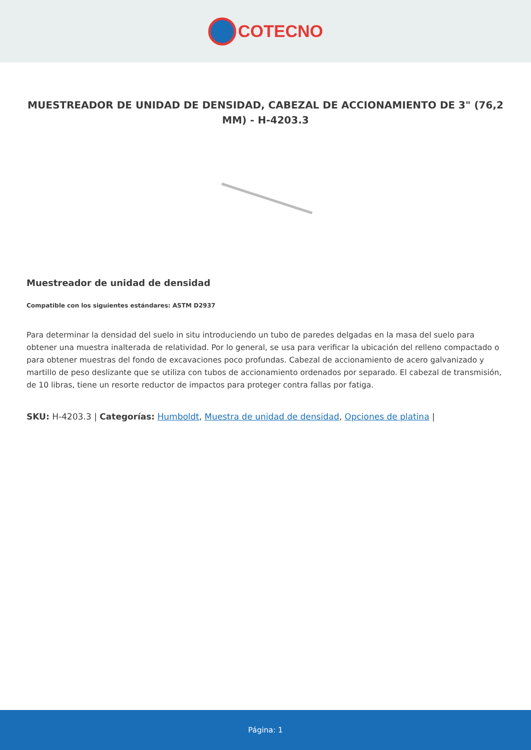COTECNO
MUESTREADOR DE UNIDAD DE DENSIDAD, CABEZAL DE ACCIONAMIENTO DE 3" (76,2 MM) - H-4203.3
Muestreador de unidad de densidad
Compatible con los siguientes estándares: ASTM D2937
Para determinar la densidad del suelo in situ introduciendo un tubo de paredes delgadas en la masa del suelo para obtener una muestra inalterada de relatividad. Por lo general, se usa para verificar la ubicación del relleno compactado o para obtener muestras del fondo de excavaciones poco profundas. Cabezal de accionamiento de acero galvanizado y martillo de peso deslizante que se utiliza con tubos de accionamiento ordenados por separado. El cabezal de transmisión, de 10 libras, tiene un resorte reductor de impactos para proteger contra fallas por fatiga.
SKU: H-4203.3 | Categorías: Humboldt, Muestra de unidad de densidad, Opciones de platina |
Página: 1